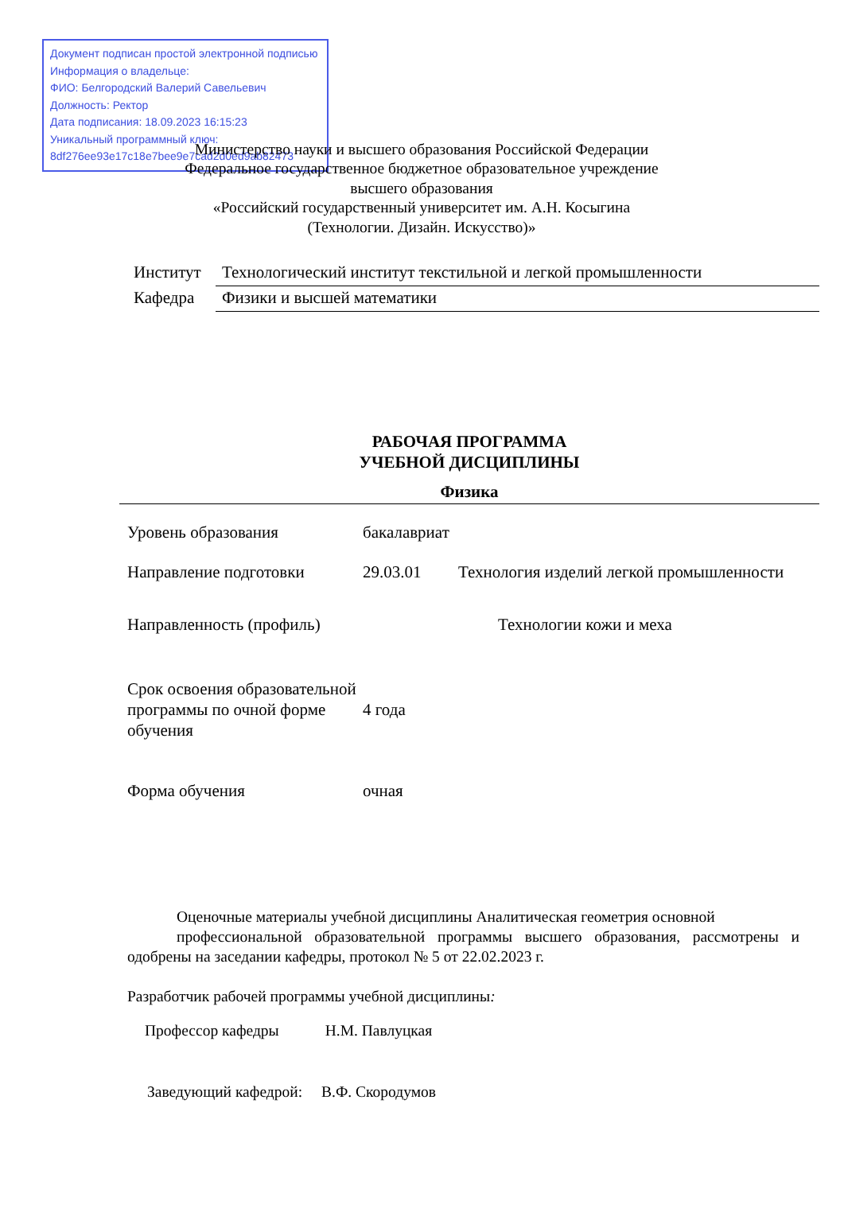Документ подписан простой электронной подписью
Информация о владельце:
ФИО: Белгородский Валерий Савельевич
Должность: Ректор
Дата подписания: 18.09.2023 16:15:23
Уникальный программный ключ:
8df276ee93e17c18e7bee9e7cad2d0ed9ab82473
Министерство науки и высшего образования Российской Федерации
Федеральное государственное бюджетное образовательное учреждение
высшего образования
«Российский государственный университет им. А.Н. Косыгина
(Технологии. Дизайн. Искусство)»
| Институт | Технологический институт текстильной и легкой промышленности |
| Кафедра | Физики и высшей математики |
РАБОЧАЯ ПРОГРАММА
УЧЕБНОЙ ДИСЦИПЛИНЫ
Физика
| Уровень образования | бакалавриат | |
| Направление подготовки | 29.03.01 | Технология изделий легкой промышленности |
| Направленность (профиль) | | Технологии кожи и меха |
| Срок освоения образовательной программы по очной форме обучения | 4 года | |
| Форма обучения | очная | |
Оценочные материалы учебной дисциплины Аналитическая геометрия основной
профессиональной образовательной программы высшего образования, рассмотрены и одобрены на заседании кафедры, протокол № 5 от 22.02.2023 г.
Разработчик рабочей программы учебной дисциплины:
Профессор кафедры Н.М. Павлуцкая
Заведующий кафедрой: В.Ф. Скородумов